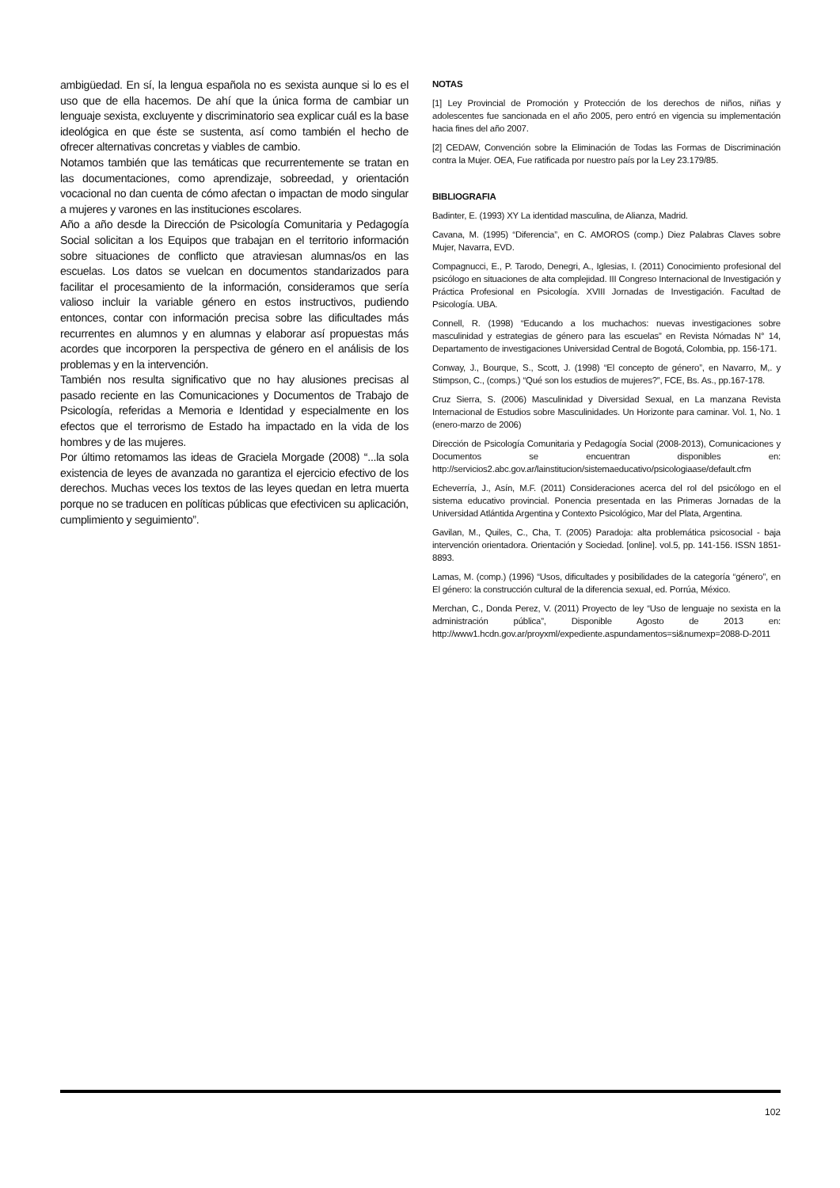ambigüedad. En sí, la lengua española no es sexista aunque si lo es el uso que de ella hacemos. De ahí que la única forma de cambiar un lenguaje sexista, excluyente y discriminatorio sea explicar cuál es la base ideológica en que éste se sustenta, así como también el hecho de ofrecer alternativas concretas y viables de cambio.
Notamos también que las temáticas que recurrentemente se tratan en las documentaciones, como aprendizaje, sobreedad, y orientación vocacional no dan cuenta de cómo afectan o impactan de modo singular a mujeres y varones en las instituciones escolares.
Año a año desde la Dirección de Psicología Comunitaria y Pedagogía Social solicitan a los Equipos que trabajan en el territorio información sobre situaciones de conflicto que atraviesan alumnas/os en las escuelas. Los datos se vuelcan en documentos standarizados para facilitar el procesamiento de la información, consideramos que sería valioso incluir la variable género en estos instructivos, pudiendo entonces, contar con información precisa sobre las dificultades más recurrentes en alumnos y en alumnas y elaborar así propuestas más acordes que incorporen la perspectiva de género en el análisis de los problemas y en la intervención.
También nos resulta significativo que no hay alusiones precisas al pasado reciente en las Comunicaciones y Documentos de Trabajo de Psicología, referidas a Memoria e Identidad y especialmente en los efectos que el terrorismo de Estado ha impactado en la vida de los hombres y de las mujeres.
Por último retomamos las ideas de Graciela Morgade (2008) “...la sola existencia de leyes de avanzada no garantiza el ejercicio efectivo de los derechos. Muchas veces los textos de las leyes quedan en letra muerta porque no se traducen en políticas públicas que efectivicen su aplicación, cumplimiento y seguimiento”.
NOTAS
[1] Ley Provincial de Promoción y Protección de los derechos de niños, niñas y adolescentes fue sancionada en el año 2005, pero entró en vigencia su implementación hacia fines del año 2007.
[2] CEDAW, Convención sobre la Eliminación de Todas las Formas de Discriminación contra la Mujer. OEA, Fue ratificada por nuestro país por la Ley 23.179/85.
BIBLIOGRAFIA
Badinter, E. (1993) XY La identidad masculina, de Alianza, Madrid.
Cavana, M. (1995) “Diferencia”, en C. AMOROS (comp.) Diez Palabras Claves sobre Mujer, Navarra, EVD.
Compagnucci, E., P. Tarodo, Denegri, A., Iglesias, I. (2011) Conocimiento profesional del psicólogo en situaciones de alta complejidad. III Congreso Internacional de Investigación y Práctica Profesional en Psicología. XVIII Jornadas de Investigación. Facultad de Psicología. UBA.
Connell, R. (1998) “Educando a los muchachos: nuevas investigaciones sobre masculinidad y estrategias de género para las escuelas” en Revista Nómadas N° 14, Departamento de investigaciones Universidad Central de Bogotá, Colombia, pp. 156-171.
Conway, J., Bourque, S., Scott, J. (1998) “El concepto de género”, en Navarro, M,. y Stimpson, C., (comps.) “Qué son los estudios de mujeres?”, FCE, Bs. As., pp.167-178.
Cruz Sierra, S. (2006) Masculinidad y Diversidad Sexual, en La manzana Revista Internacional de Estudios sobre Masculinidades. Un Horizonte para caminar. Vol. 1, No. 1 (enero-marzo de 2006)
Dirección de Psicología Comunitaria y Pedagogía Social (2008-2013), Comunicaciones y Documentos se encuentran disponibles en: http://servicios2.abc.gov.ar/lainstitucion/sistemaeducativo/psicologiaase/default.cfm
Echeverría, J., Asín, M.F. (2011) Consideraciones acerca del rol del psicólogo en el sistema educativo provincial. Ponencia presentada en las Primeras Jornadas de la Universidad Atlántida Argentina y Contexto Psicológico, Mar del Plata, Argentina.
Gavilan, M., Quiles, C., Cha, T. (2005) Paradoja: alta problemática psicosocial - baja intervención orientadora. Orientación y Sociedad. [online]. vol.5, pp. 141-156. ISSN 1851-8893.
Lamas, M. (comp.) (1996) “Usos, dificultades y posibilidades de la categoría “género”, en El género: la construcción cultural de la diferencia sexual, ed. Porrúa, México.
Merchan, C., Donda Perez, V. (2011) Proyecto de ley “Uso de lenguaje no sexista en la administración pública”, Disponible Agosto de 2013 en: http://www1.hcdn.gov.ar/proyxml/expediente.aspundamentos=si&numexp=2088-D-2011
102